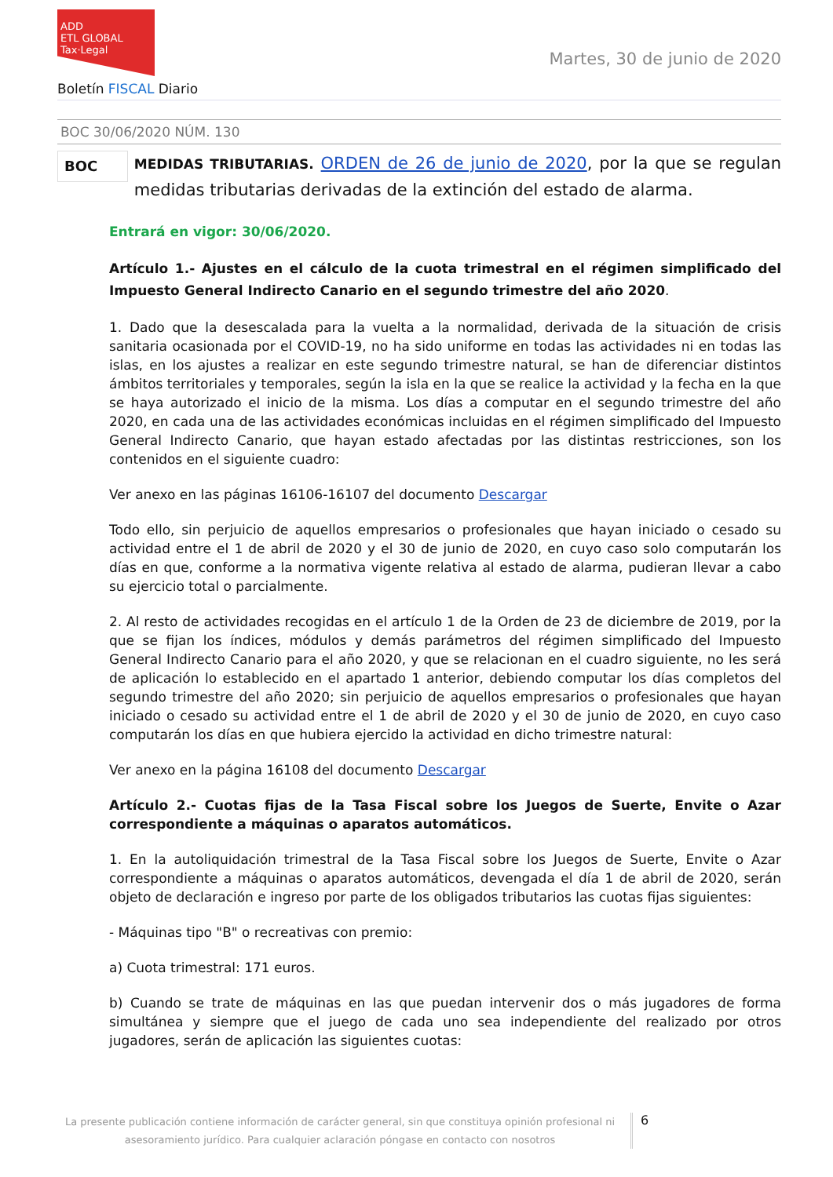ADD
ETL GLOBAL
Tax·Legal
Boletín FISCAL Diario
Martes, 30 de junio de 2020
BOC 30/06/2020 NÚM. 130
BOC
MEDIDAS TRIBUTARIAS. ORDEN de 26 de junio de 2020, por la que se regulan medidas tributarias derivadas de la extinción del estado de alarma.
Entrará en vigor: 30/06/2020.
Artículo 1.- Ajustes en el cálculo de la cuota trimestral en el régimen simplificado del Impuesto General Indirecto Canario en el segundo trimestre del año 2020.
1. Dado que la desescalada para la vuelta a la normalidad, derivada de la situación de crisis sanitaria ocasionada por el COVID-19, no ha sido uniforme en todas las actividades ni en todas las islas, en los ajustes a realizar en este segundo trimestre natural, se han de diferenciar distintos ámbitos territoriales y temporales, según la isla en la que se realice la actividad y la fecha en la que se haya autorizado el inicio de la misma. Los días a computar en el segundo trimestre del año 2020, en cada una de las actividades económicas incluidas en el régimen simplificado del Impuesto General Indirecto Canario, que hayan estado afectadas por las distintas restricciones, son los contenidos en el siguiente cuadro:
Ver anexo en las páginas 16106-16107 del documento Descargar
Todo ello, sin perjuicio de aquellos empresarios o profesionales que hayan iniciado o cesado su actividad entre el 1 de abril de 2020 y el 30 de junio de 2020, en cuyo caso solo computarán los días en que, conforme a la normativa vigente relativa al estado de alarma, pudieran llevar a cabo su ejercicio total o parcialmente.
2. Al resto de actividades recogidas en el artículo 1 de la Orden de 23 de diciembre de 2019, por la que se fijan los índices, módulos y demás parámetros del régimen simplificado del Impuesto General Indirecto Canario para el año 2020, y que se relacionan en el cuadro siguiente, no les será de aplicación lo establecido en el apartado 1 anterior, debiendo computar los días completos del segundo trimestre del año 2020; sin perjuicio de aquellos empresarios o profesionales que hayan iniciado o cesado su actividad entre el 1 de abril de 2020 y el 30 de junio de 2020, en cuyo caso computarán los días en que hubiera ejercido la actividad en dicho trimestre natural:
Ver anexo en la página 16108 del documento Descargar
Artículo 2.- Cuotas fijas de la Tasa Fiscal sobre los Juegos de Suerte, Envite o Azar correspondiente a máquinas o aparatos automáticos.
1. En la autoliquidación trimestral de la Tasa Fiscal sobre los Juegos de Suerte, Envite o Azar correspondiente a máquinas o aparatos automáticos, devengada el día 1 de abril de 2020, serán objeto de declaración e ingreso por parte de los obligados tributarios las cuotas fijas siguientes:
- Máquinas tipo "B" o recreativas con premio:
a) Cuota trimestral: 171 euros.
b) Cuando se trate de máquinas en las que puedan intervenir dos o más jugadores de forma simultánea y siempre que el juego de cada uno sea independiente del realizado por otros jugadores, serán de aplicación las siguientes cuotas:
La presente publicación contiene información de carácter general, sin que constituya opinión profesional ni asesoramiento jurídico. Para cualquier aclaración póngase en contacto con nosotros
6